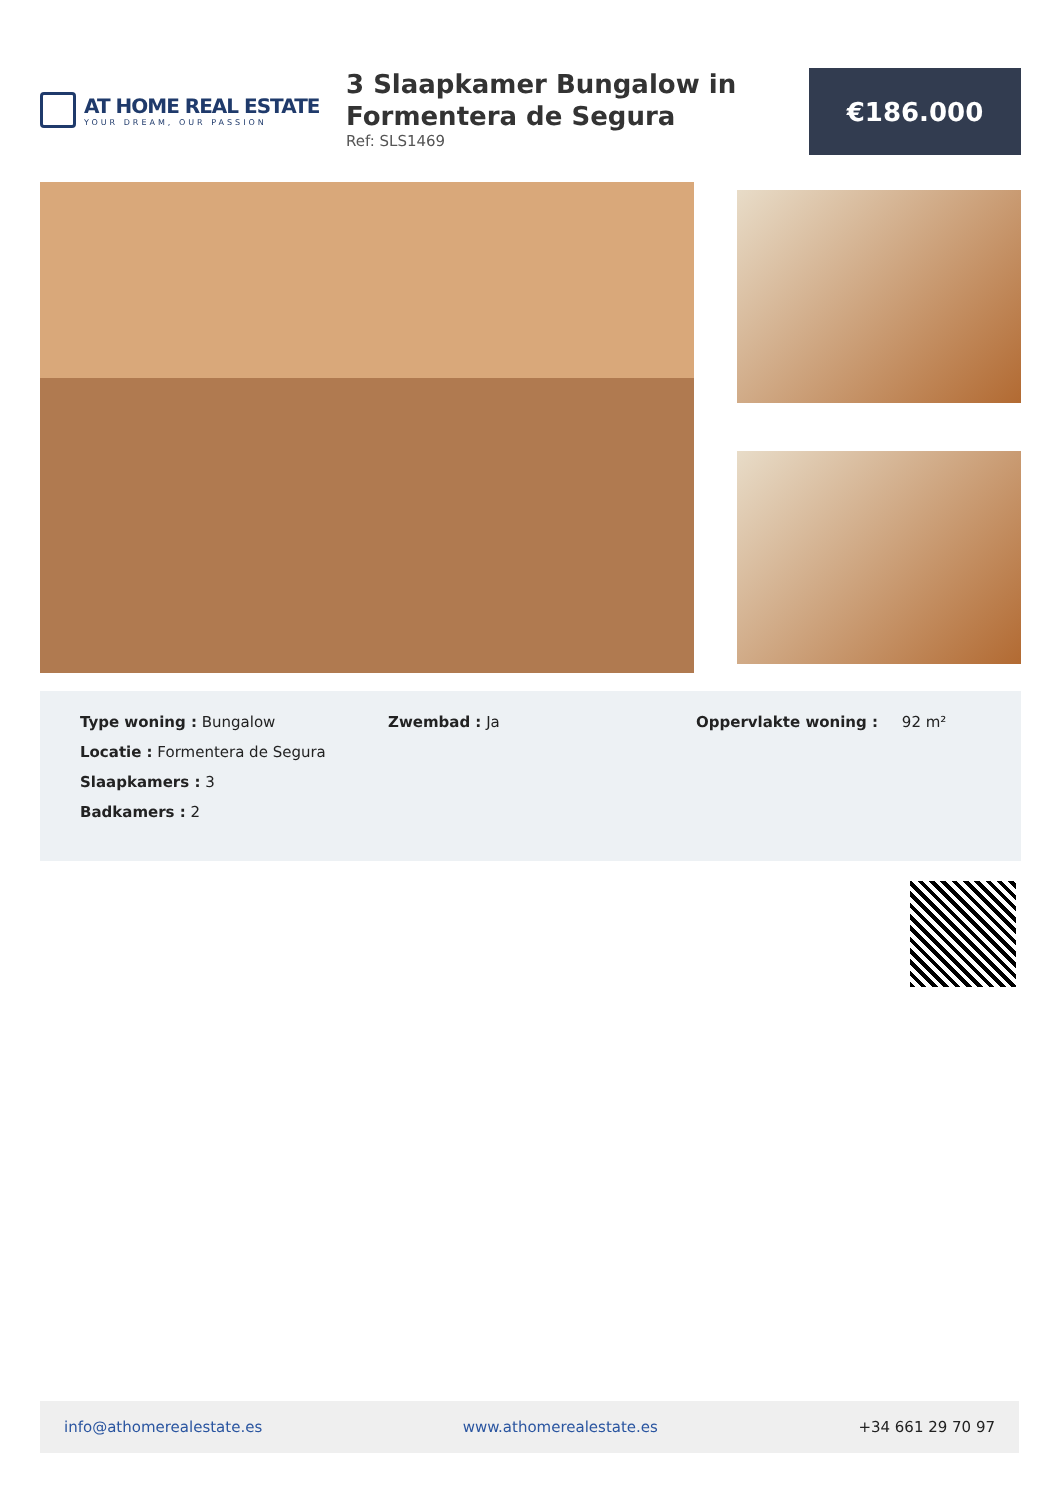AT HOME REAL ESTATE
YOUR DREAM, OUR PASSION
3 Slaapkamer Bungalow in Formentera de Segura
Ref: SLS1469
€186.000
Type woning : Bungalow
Locatie : Formentera de Segura
Slaapkamers : 3
Badkamers : 2
Zwembad : Ja Oppervlakte woning : 92 m²
info@athomerealestate.es www.athomerealestate.es +34 661 29 70 97